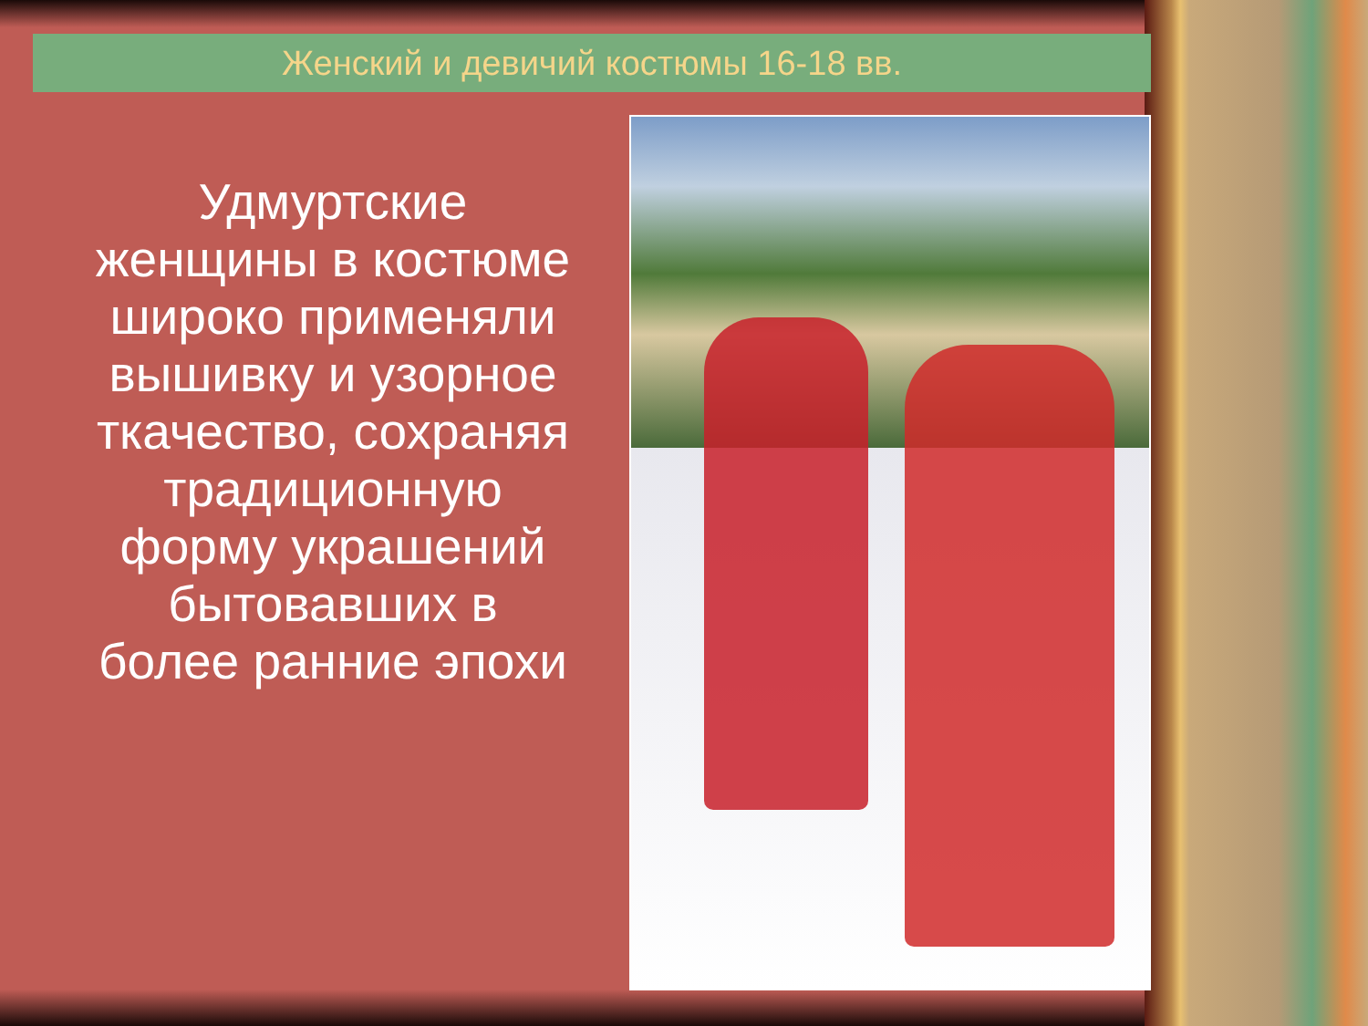Женский и девичий костюмы 16-18 вв.
Удмуртские женщины в костюме широко применяли вышивку и узорное ткачество, сохраняя традиционную форму украшений бытовавших в более ранние эпохи